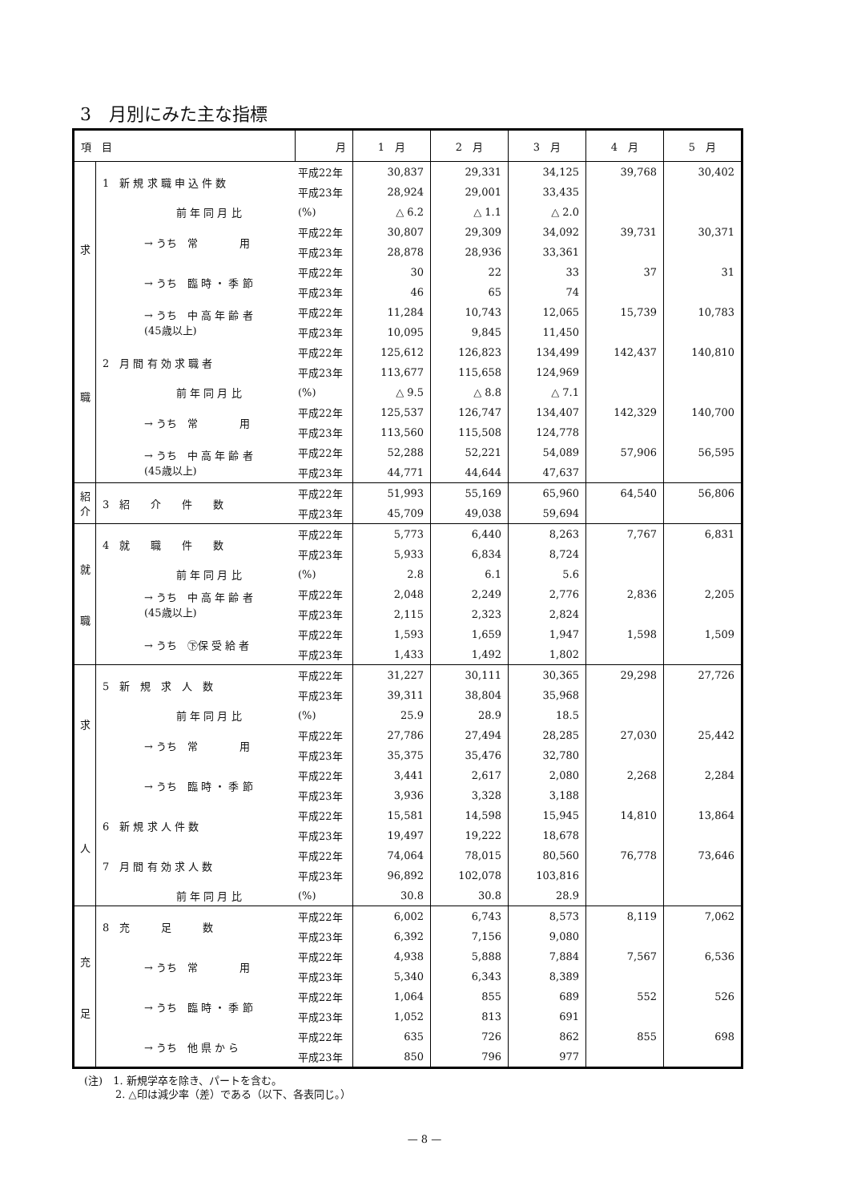3　月別にみた主な指標
| 項 目 | | 月 | 1 月 | 2 月 | 3 月 | 4 月 | 5 月 |
| --- | --- | --- | --- | --- | --- | --- | --- |
| 求 職 | 1 新 規 求 職 申 込 件 数 | 平成22年 | 30,837 | 29,331 | 34,125 | 39,768 | 30,402 |
| | | 平成23年 | 28,924 | 29,001 | 33,435 | | |
| | 前 年 同 月 比 | (%) | △ 6.2 | △ 1.1 | △ 2.0 | | |
| | → うち 常 用 | 平成22年 | 30,807 | 29,309 | 34,092 | 39,731 | 30,371 |
| | | 平成23年 | 28,878 | 28,936 | 33,361 | | |
| | → うち 臨 時 ・ 季 節 | 平成22年 | 30 | 22 | 33 | 37 | 31 |
| | | 平成23年 | 46 | 65 | 74 | | |
| | → うち 中 高 年 齢 者 (45歳以上) | 平成22年 | 11,284 | 10,743 | 12,065 | 15,739 | 10,783 |
| | | 平成23年 | 10,095 | 9,845 | 11,450 | | |
| | 2 月 間 有 効 求 職 者 | 平成22年 | 125,612 | 126,823 | 134,499 | 142,437 | 140,810 |
| | | 平成23年 | 113,677 | 115,658 | 124,969 | | |
| | 前 年 同 月 比 | (%) | △ 9.5 | △ 8.8 | △ 7.1 | | |
| | → うち 常 用 | 平成22年 | 125,537 | 126,747 | 134,407 | 142,329 | 140,700 |
| | | 平成23年 | 113,560 | 115,508 | 124,778 | | |
| | → うち 中 高 年 齢 者 (45歳以上) | 平成22年 | 52,288 | 52,221 | 54,089 | 57,906 | 56,595 |
| | | 平成23年 | 44,771 | 44,644 | 47,637 | | |
| 紹 介 | 3 紹 介 件 数 | 平成22年 | 51,993 | 55,169 | 65,960 | 64,540 | 56,806 |
| | | 平成23年 | 45,709 | 49,038 | 59,694 | | |
| 就 職 | 4 就 職 件 数 | 平成22年 | 5,773 | 6,440 | 8,263 | 7,767 | 6,831 |
| | | 平成23年 | 5,933 | 6,834 | 8,724 | | |
| | 前 年 同 月 比 | (%) | 2.8 | 6.1 | 5.6 | | |
| | → うち 中 高 年 齢 者 (45歳以上) | 平成22年 | 2,048 | 2,249 | 2,776 | 2,836 | 2,205 |
| | | 平成23年 | 2,115 | 2,323 | 2,824 | | |
| | → うち ㊦保 受 給 者 | 平成22年 | 1,593 | 1,659 | 1,947 | 1,598 | 1,509 |
| | | 平成23年 | 1,433 | 1,492 | 1,802 | | |
| 求 人 | 5 新 規 求 人 数 | 平成22年 | 31,227 | 30,111 | 30,365 | 29,298 | 27,726 |
| | | 平成23年 | 39,311 | 38,804 | 35,968 | | |
| | 前 年 同 月 比 | (%) | 25.9 | 28.9 | 18.5 | | |
| | → うち 常 用 | 平成22年 | 27,786 | 27,494 | 28,285 | 27,030 | 25,442 |
| | | 平成23年 | 35,375 | 35,476 | 32,780 | | |
| | → うち 臨 時 ・ 季 節 | 平成22年 | 3,441 | 2,617 | 2,080 | 2,268 | 2,284 |
| | | 平成23年 | 3,936 | 3,328 | 3,188 | | |
| | 6 新 規 求 人 件 数 | 平成22年 | 15,581 | 14,598 | 15,945 | 14,810 | 13,864 |
| | | 平成23年 | 19,497 | 19,222 | 18,678 | | |
| | 7 月 間 有 効 求 人 数 | 平成22年 | 74,064 | 78,015 | 80,560 | 76,778 | 73,646 |
| | | 平成23年 | 96,892 | 102,078 | 103,816 | | |
| | 前 年 同 月 比 | (%) | 30.8 | 30.8 | 28.9 | | |
| 充 足 | 8 充 足 数 | 平成22年 | 6,002 | 6,743 | 8,573 | 8,119 | 7,062 |
| | | 平成23年 | 6,392 | 7,156 | 9,080 | | |
| | → うち 常 用 | 平成22年 | 4,938 | 5,888 | 7,884 | 7,567 | 6,536 |
| | | 平成23年 | 5,340 | 6,343 | 8,389 | | |
| | → うち 臨 時 ・ 季 節 | 平成22年 | 1,064 | 855 | 689 | 552 | 526 |
| | | 平成23年 | 1,052 | 813 | 691 | | |
| | → うち 他 県 か ら | 平成22年 | 635 | 726 | 862 | 855 | 698 |
| | | 平成23年 | 850 | 796 | 977 | | |
(注)　1. 新規学卒を除き、パートを含む。
　　　2. △印は減少率（差）である（以下、各表同じ。）
— 8 —